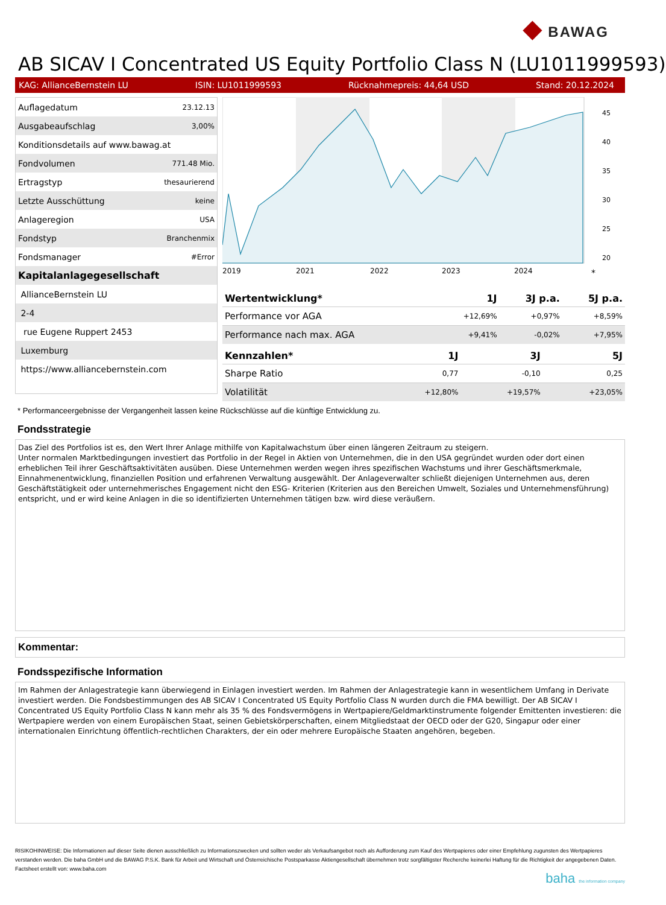◆ BAWAG
AB SICAV I Concentrated US Equity Portfolio Class N (LU1011999593)
KAG: AllianceBernstein LU ISIN: LU1011999593 Rücknahmepreis: 44,64 USD Stand: 20.12.2024
| Auflagedatum | 23.12.13 |
| Ausgabeaufschlag | 3,00% |
| Konditionsdetails auf www.bawag.at | |
| Fondvolumen | 771.48 Mio. |
| Ertragstyp | thesaurierend |
| Letzte Ausschüttung | keine |
| Anlageregion | USA |
| Fondstyp | Branchenmix |
| Fondsmanager | #Error |
| Kapitalanlagegesellschaft | |
| AllianceBernstein LU | |
| 2-4 | |
| rue Eugene Ruppert 2453 | |
| Luxemburg | |
| https://www.alliancebernstein.com | |
45
40
35
30
25
20
2019
2021
2022
2023
2024
*
| Wertentwicklung* | 1J | 3J p.a. | 5J p.a. |
| --- | --- | --- | --- |
| Performance vor AGA | +12,69% | +0,97% | +8,59% |
| Performance nach max. AGA | +9,41% | -0,02% | +7,95% |
| Kennzahlen* | 1J | 3J | 5J |
| --- | --- | --- | --- |
| Sharpe Ratio | 0,77 | -0,10 | 0,25 |
| Volatilität | +12,80% | +19,57% | +23,05% |
* Performanceergebnisse der Vergangenheit lassen keine Rückschlüsse auf die künftige Entwicklung zu.
Fondsstrategie
Das Ziel des Portfolios ist es, den Wert Ihrer Anlage mithilfe von Kapitalwachstum über einen längeren Zeitraum zu steigern.
Unter normalen Marktbedingungen investiert das Portfolio in der Regel in Aktien von Unternehmen, die in den USA gegründet wurden oder dort einen erheblichen Teil ihrer Geschäftsaktivitäten ausüben. Diese Unternehmen werden wegen ihres spezifischen Wachstums und ihrer Geschäftsmerkmale, Einnahmenentwicklung, finanziellen Position und erfahrenen Verwaltung ausgewählt. Der Anlageverwalter schließt diejenigen Unternehmen aus, deren Geschäftstätigkeit oder unternehmerisches Engagement nicht den ESG- Kriterien (Kriterien aus den Bereichen Umwelt, Soziales und Unternehmensführung) entspricht, und er wird keine Anlagen in die so identifizierten Unternehmen tätigen bzw. wird diese veräußern.
Kommentar:
Fondsspezifische Information
Im Rahmen der Anlagestrategie kann überwiegend in Einlagen investiert werden. Im Rahmen der Anlagestrategie kann in wesentlichem Umfang in Derivate investiert werden. Die Fondsbestimmungen des AB SICAV I Concentrated US Equity Portfolio Class N wurden durch die FMA bewilligt. Der AB SICAV I Concentrated US Equity Portfolio Class N kann mehr als 35 % des Fondsvermögens in Wertpapiere/Geldmarktinstrumente folgender Emittenten investieren: die Wertpapiere werden von einem Europäischen Staat, seinen Gebietskörperschaften, einem Mitgliedstaat der OECD oder der G20, Singapur oder einer internationalen Einrichtung öffentlich-rechtlichen Charakters, der ein oder mehrere Europäische Staaten angehören, begeben.
RISIKOHINWEISE: Die Informationen auf dieser Seite dienen ausschließlich zu Informationszwecken und sollten weder als Verkaufsangebot noch als Aufforderung zum Kauf des Wertpapieres oder einer Empfehlung zugunsten des Wertpapieres verstanden werden. Die baha GmbH und die BAWAG P.S.K. Bank für Arbeit und Wirtschaft und Österreichische Postsparkasse Aktiengesellschaft übernehmen trotz sorgfältigster Recherche keinerlei Haftung für die Richtigkeit der angegebenen Daten.
Factsheet erstellt von: www.baha.com
baha the information company